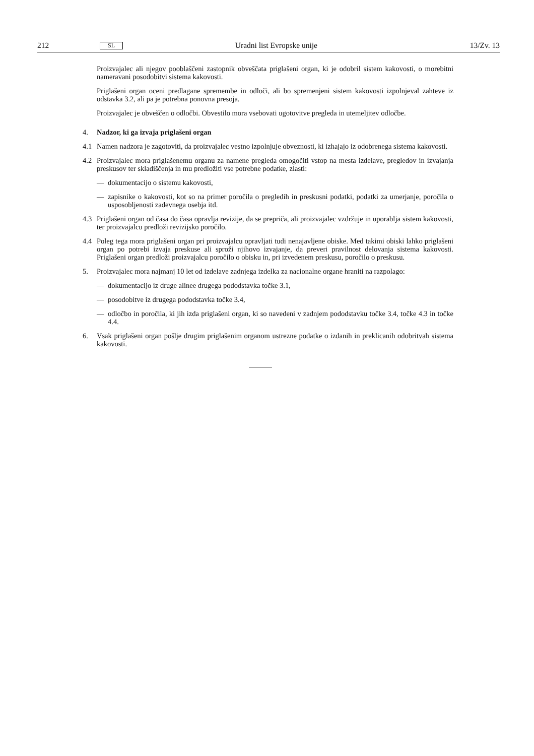212 SL Uradni list Evropske unije 13/Zv. 13
Proizvajalec ali njegov pooblaščeni zastopnik obveščata priglašeni organ, ki je odobril sistem kakovosti, o morebitni nameravani posodobitvi sistema kakovosti.
Priglašeni organ oceni predlagane spremembe in odloči, ali bo spremenjeni sistem kakovosti izpolnjeval zahteve iz odstavka 3.2, ali pa je potrebna ponovna presoja.
Proizvajalec je obveščen o odločbi. Obvestilo mora vsebovati ugotovitve pregleda in utemeljitev odločbe.
4. Nadzor, ki ga izvaja priglašeni organ
4.1 Namen nadzora je zagotoviti, da proizvajalec vestno izpolnjuje obveznosti, ki izhajajo iz odobrenega sistema kakovosti.
4.2 Proizvajalec mora priglašenemu organu za namene pregleda omogočiti vstop na mesta izdelave, pregledov in izvajanja preskusov ter skladiščenja in mu predložiti vse potrebne podatke, zlasti:
— dokumentacijo o sistemu kakovosti,
— zapisnike o kakovosti, kot so na primer poročila o pregledih in preskusni podatki, podatki za umerjanje, poročila o usposobljenosti zadevnega osebja itd.
4.3 Priglašeni organ od časa do časa opravlja revizije, da se prepriča, ali proizvajalec vzdržuje in uporablja sistem kakovosti, ter proizvajalcu predloži revizijsko poročilo.
4.4 Poleg tega mora priglašeni organ pri proizvajalcu opravljati tudi nenajavljene obiske. Med takimi obiski lahko priglašeni organ po potrebi izvaja preskuse ali sproži njihovo izvajanje, da preveri pravilnost delovanja sistema kakovosti. Priglašeni organ predloži proizvajalcu poročilo o obisku in, pri izvedenem preskusu, poročilo o preskusu.
5. Proizvajalec mora najmanj 10 let od izdelave zadnjega izdelka za nacionalne organe hraniti na razpolago:
— dokumentacijo iz druge alinee drugega pododstavka točke 3.1,
— posodobitve iz drugega pododstavka točke 3.4,
— odločbo in poročila, ki jih izda priglašeni organ, ki so navedeni v zadnjem pododstavku točke 3.4, točke 4.3 in točke 4.4.
6. Vsak priglašeni organ pošlje drugim priglašenim organom ustrezne podatke o izdanih in preklicanih odobritvah sistema kakovosti.